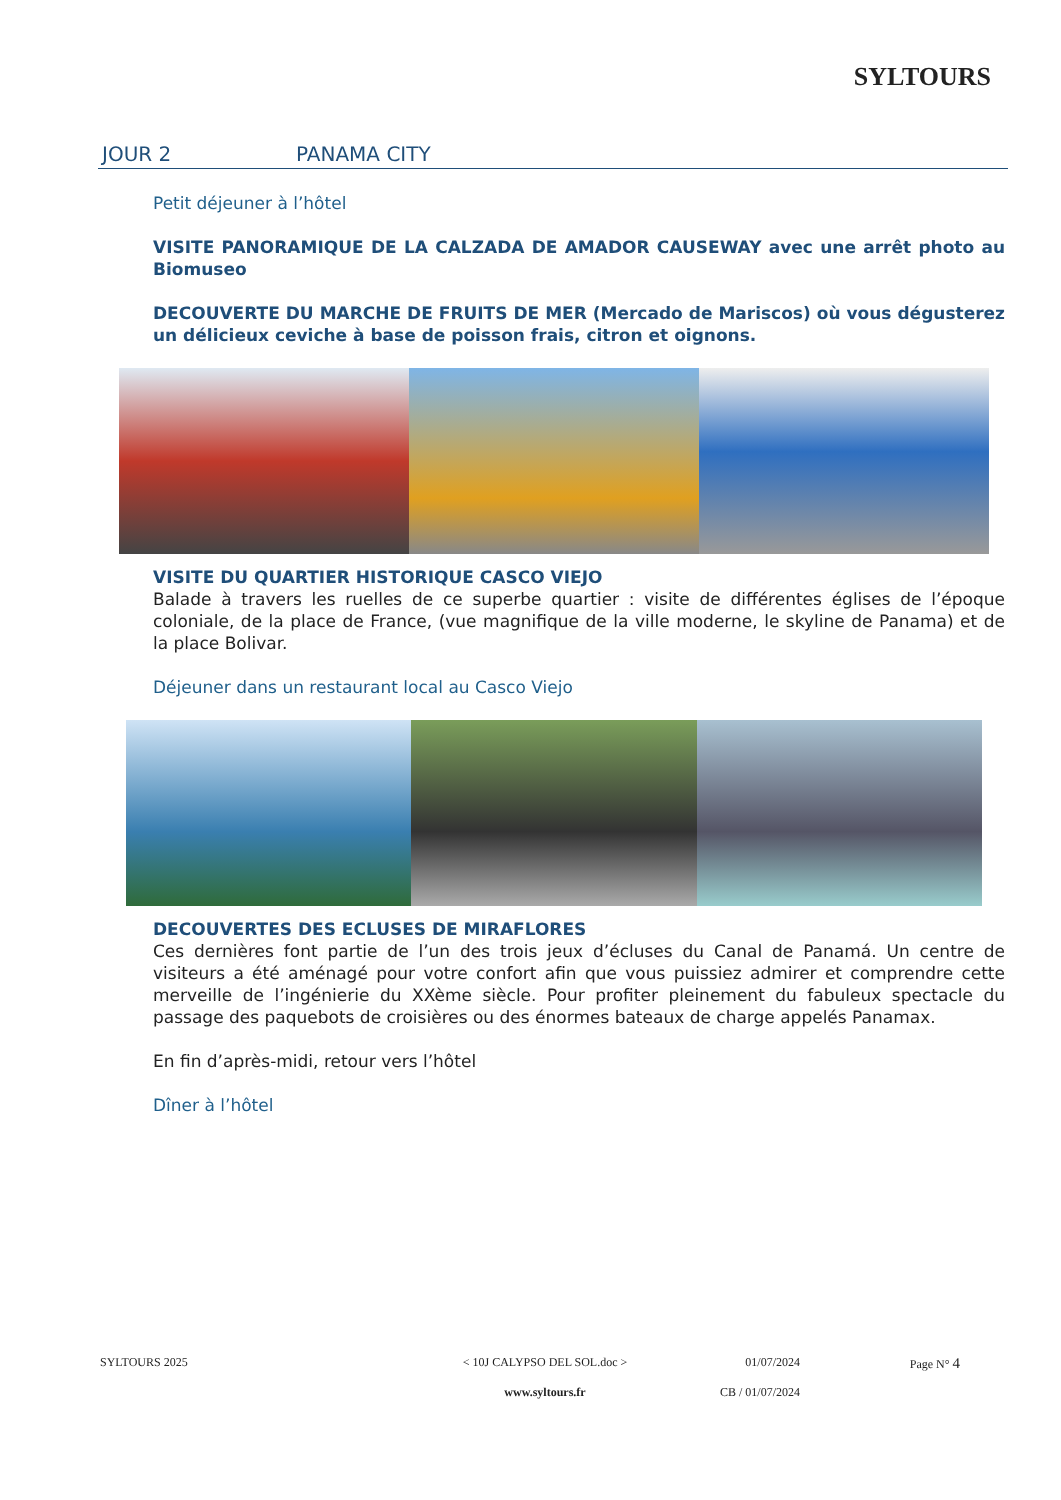SYLTOURS
JOUR 2 PANAMA CITY
Petit déjeuner à l’hôtel
VISITE PANORAMIQUE DE LA CALZADA DE AMADOR CAUSEWAY avec une arrêt photo au Biomuseo
DECOUVERTE DU MARCHE DE FRUITS DE MER (Mercado de Mariscos) où vous dégusterez un délicieux ceviche à base de poisson frais, citron et oignons.
VISITE DU QUARTIER HISTORIQUE CASCO VIEJO
Balade à travers les ruelles de ce superbe quartier : visite de différentes églises de l’époque coloniale, de la place de France, (vue magnifique de la ville moderne, le skyline de Panama) et de la place Bolivar.
Déjeuner dans un restaurant local au Casco Viejo
DECOUVERTES DES ECLUSES DE MIRAFLORES
Ces dernières font partie de l’un des trois jeux d’écluses du Canal de Panamá. Un centre de visiteurs a été aménagé pour votre confort afin que vous puissiez admirer et comprendre cette merveille de l’ingénierie du XXème siècle. Pour profiter pleinement du fabuleux spectacle du passage des paquebots de croisières ou des énormes bateaux de charge appelés Panamax.
En fin d’après-midi, retour vers l’hôtel
Dîner à l’hôtel
SYLTOURS 2025 < 10J CALYPSO DEL SOL.doc >
www.syltours.fr
01/07/2024
CB / 01/07/2024
Page N° 4